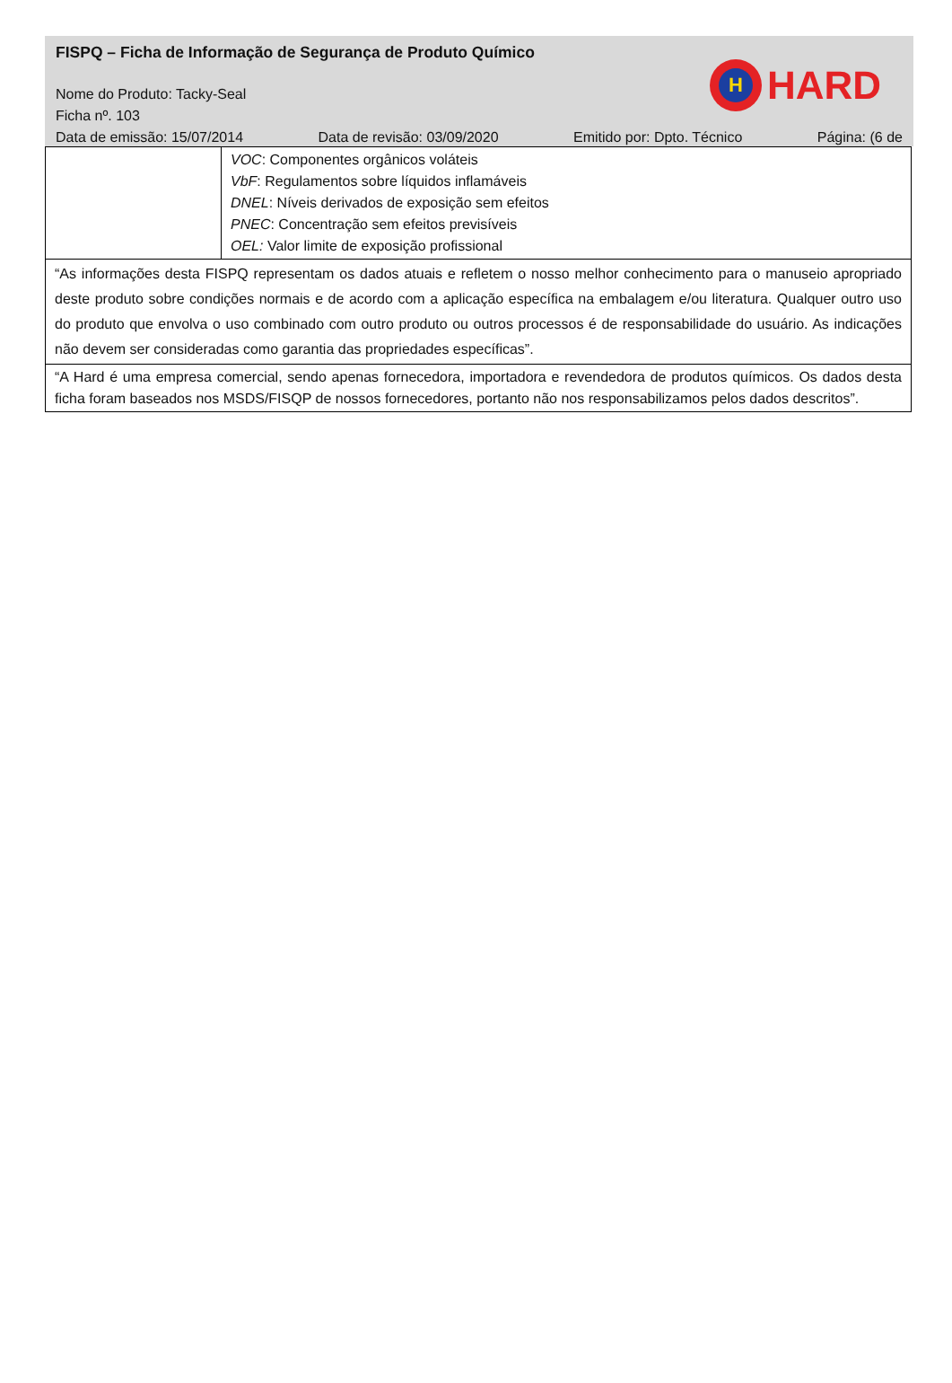FISPQ – Ficha de Informação de Segurança de Produto Químico
Nome do Produto: Tacky-Seal
Ficha nº. 103
Data de emissão: 15/07/2014 Data de revisão: 03/09/2020 Emitido por: Dpto. Técnico Página: (6 de
H
HARD
| | VOC : Componentes orgânicos voláteis VbF : Regulamentos sobre líquidos inflamáveis DNEL : Níveis derivados de exposição sem efeitos PNEC : Concentração sem efeitos previsíveis OEL: Valor limite de exposição profissional |
| “As informações desta FISPQ representam os dados atuais e refletem o nosso melhor conhecimento para o manuseio apropriado deste produto sobre condições normais e de acordo com a aplicação específica na embalagem e/ou literatura. Qualquer outro uso do produto que envolva o uso combinado com outro produto ou outros processos é de responsabilidade do usuário. As indicações não devem ser consideradas como garantia das propriedades específicas”. | |
| “A Hard é uma empresa comercial, sendo apenas fornecedora, importadora e revendedora de produtos químicos. Os dados desta ficha foram baseados nos MSDS/FISQP de nossos fornecedores, portanto não nos responsabilizamos pelos dados descritos”. | |